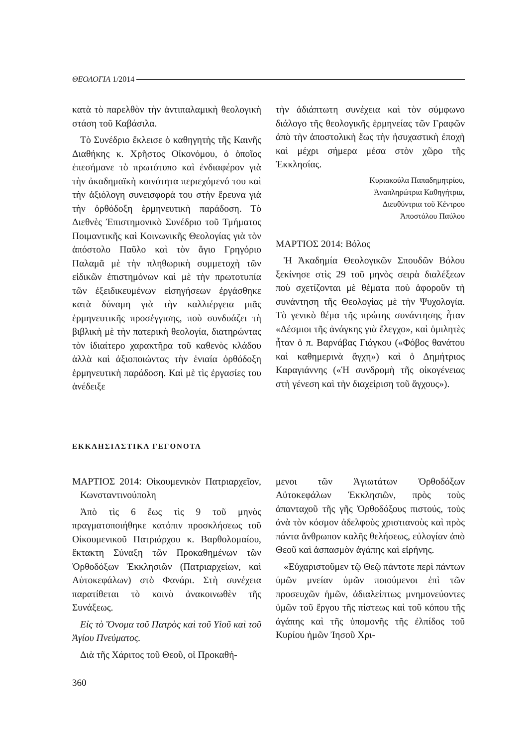ΘΕΟΛΟΓΙΑ 1/2014
κατὰ τὸ παρελθὸν τὴν ἀντιπαλαμικὴ θεολογικὴ στάση τοῦ Καβάσιλα.
Τὸ Συνέδριο ἔκλεισε ὁ καθηγητὴς τῆς Καινῆς Διαθήκης κ. Χρῆστος Οἰκονόμου, ὁ ὁποῖος ἐπεσήμανε τὸ πρωτότυπο καὶ ἐνδιαφέρον γιὰ τὴν ἀκαδημαϊκὴ κοινότητα περιεχόμενό του καὶ τὴν ἀξιόλογη συνεισφορά του στὴν ἔρευνα γιὰ τὴν ὀρθόδοξη ἑρμηνευτικὴ παράδοση. Τὸ Διεθνὲς Ἐπιστημονικὸ Συνέδριο τοῦ Τμήματος Ποιμαντικῆς καὶ Κοινωνικῆς Θεολογίας γιὰ τὸν ἀπόστολο Παῦλο καὶ τὸν ἅγιο Γρηγόριο Παλαμᾶ μὲ τὴν πληθωρικὴ συμμετοχὴ τῶν εἰδικῶν ἐπιστημόνων καὶ μὲ τὴν πρωτοτυπία τῶν ἐξειδικευμένων εἰσηγήσεων ἐργάσθηκε κατὰ δύναμη γιὰ τὴν καλλιέργεια μιᾶς ἑρμηνευτικῆς προσέγγισης, ποὺ συνδυάζει τὴ βιβλικὴ μὲ τὴν πατερικὴ θεολογία, διατηρώντας τὸν ἰδιαίτερο χαρακτῆρα τοῦ καθενὸς κλάδου ἀλλὰ καὶ ἀξιοποιώντας τὴν ἑνιαία ὀρθόδοξη ἑρμηνευτικὴ παράδοση. Καὶ μὲ τὶς ἐργασίες του ἀνέδειξε
τὴν ἀδιάπτωτη συνέχεια καὶ τὸν σύμφωνο διάλογο τῆς θεολογικῆς ἑρμηνείας τῶν Γραφῶν ἀπὸ τὴν ἀποστολικὴ ἕως τὴν ἡσυχαστικὴ ἐποχὴ καὶ μέχρι σήμερα μέσα στὸν χῶρο τῆς Ἐκκλησίας.
Κυριακούλα Παπαδημητρίου,
Ἀναπληρώτρια Καθηγήτρια,
Διευθύντρια τοῦ Κέντρου
Ἀποστόλου Παύλου
ΜΑΡΤΙΟΣ 2014: Βόλος
Ἡ Ἀκαδημία Θεολογικῶν Σπουδῶν Βόλου ξεκίνησε στὶς 29 τοῦ μηνὸς σειρὰ διαλέξεων ποὺ σχετίζονται μὲ θέματα ποὺ ἀφοροῦν τὴ συνάντηση τῆς Θεολογίας μὲ τὴν Ψυχολογία. Τὸ γενικὸ θέμα τῆς πρώτης συνάντησης ἦταν «Δέσμιοι τῆς ἀνάγκης γιὰ ἔλεγχο», καὶ ὁμιλητὲς ἦταν ὁ π. Βαρνάβας Γιάγκου («Φόβος θανάτου καὶ καθημερινὰ ἄγχη») καὶ ὁ Δημήτριος Καραγιάννης («Ἡ συνδρομὴ τῆς οἰκογένειας στὴ γένεση καὶ τὴν διαχείριση τοῦ ἄγχους»).
ΕΚΚΛΗΣΙΑΣΤΙΚΑ ΓΕΓΟΝΟΤΑ
ΜΑΡΤΙΟΣ 2014: Οἰκουμενικὸν Πατριαρχεῖον, Κωνσταντινούπολη
Ἀπὸ τὶς 6 ἕως τὶς 9 τοῦ μηνὸς πραγματοποιήθηκε κατόπιν προσκλήσεως τοῦ Οἰκουμενικοῦ Πατριάρχου κ. Βαρθολομαίου, ἔκτακτη Σύναξη τῶν Προκαθημένων τῶν Ὀρθοδόξων Ἐκκλησιῶν (Πατριαρχείων, καὶ Αὐτοκεφάλων) στὸ Φανάρι. Στὴ συνέχεια παρατίθεται τὸ κοινὸ ἀνακοινωθὲν τῆς Συνάξεως.
Εἰς τὸ Ὄνομα τοῦ Πατρὸς καὶ τοῦ Υἱοῦ καὶ τοῦ Ἁγίου Πνεύματος.
Διὰ τῆς Χάριτος τοῦ Θεοῦ, οἱ Προκαθή-
μενοι τῶν Ἁγιωτάτων Ὀρθοδόξων Αὐτοκεφάλων Ἐκκλησιῶν, πρὸς τοὺς ἁπανταχοῦ τῆς γῆς Ὀρθοδόξους πιστούς, τοὺς ἀνὰ τὸν κόσμον ἀδελφοὺς χριστιανοὺς καὶ πρὸς πάντα ἄνθρωπον καλῆς θελήσεως, εὐλογίαν ἀπὸ Θεοῦ καὶ ἀσπασμὸν ἀγάπης καὶ εἰρήνης.
«Εὐχαριστοῦμεν τῷ Θεῷ πάντοτε περὶ πάντων ὑμῶν μνείαν ὑμῶν ποιούμενοι ἐπὶ τῶν προσευχῶν ἡμῶν, ἀδιαλείπτως μνημονεύοντες ὑμῶν τοῦ ἔργου τῆς πίστεως καὶ τοῦ κόπου τῆς ἀγάπης καὶ τῆς ὑπομονῆς τῆς ἐλπίδος τοῦ Κυρίου ἡμῶν Ἰησοῦ Χρι-
360